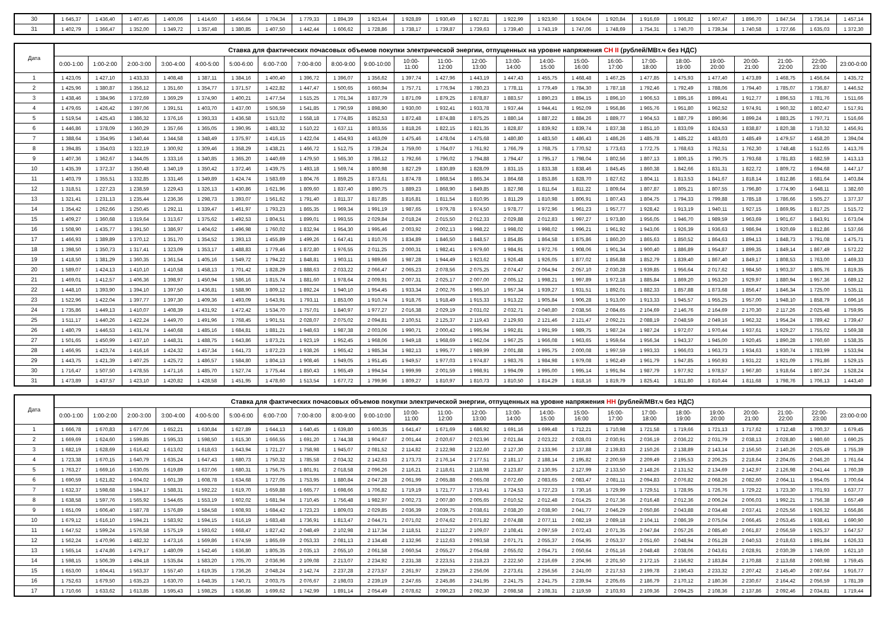| 30 | 1 645,37 | 1 436,40 | 1 407,45 | 1 400,06 | 1 414,60 | 1 456,64 | 1 704,34 | 1 779,33 | 1 894,39 | 1 923,44 | 1 928,89 | 1 930,49 | 1 927,81 | 1 922,99 | 1 923,90 | 1 924,04 | 1 920,84 | 1 916,69 | 1 906,82 | 1 907,47 | 1 896,70 | 1 847,54 | 1 736,14 | 1 457,14 |
| 31 | 1 402,79 | 1 366,47 | 1 352,00 | 1 349,72 | 1 357,48 | 1 380,85 | 1 407,50 | 1 442,44 | 1 606,62 | 1 728,86 | 1 738,17 | 1 739,87 | 1 739,63 | 1 739,40 | 1 743,19 | 1 747,06 | 1 748,69 | 1 754,31 | 1 740,70 | 1 739,34 | 1 740,58 | 1 727,66 | 1 635,03 | 1 372,30 |
| Дата | Ставка для фактических почасовых объемов покупки электрической энергии, отпущенных на уровне напряжения СН II (рублей/МВт.ч без НДС) | | | | | | | | | | | | | | | | | | | | | | | |
| --- | --- | --- | --- | --- | --- | --- | --- | --- | --- | --- | --- | --- | --- | --- | --- | --- | --- | --- | --- | --- | --- | --- | --- | --- |
| | 0:00-1:00 | 1:00-2:00 | 2:00-3:00 | 3:00-4:00 | 4:00-5:00 | 5:00-6:00 | 6:00-7:00 | 7:00-8:00 | 8:00-9:00 | 9:00-10:00 | 10:00- 11:00 | 11:00- 12:00 | 12:00- 13:00 | 13:00- 14:00 | 14:00- 15:00 | 15:00- 16:00 | 16:00- 17:00 | 17:00- 18:00 | 18:00- 19:00 | 19:00- 20:00 | 20:00- 21:00 | 21:00- 22:00 | 22:00- 23:00 | 23:00-0:00 |
| 1 | 1 423,05 | 1 427,10 | 1 433,33 | 1 408,48 | 1 387,11 | 1 384,16 | 1 400,40 | 1 396,72 | 1 396,07 | 1 356,62 | 1 397,74 | 1 427,96 | 1 443,19 | 1 447,43 | 1 455,75 | 1 468,48 | 1 467,25 | 1 477,85 | 1 475,93 | 1 477,40 | 1 473,89 | 1 468,75 | 1 456,64 | 1 435,72 |
| 2 | 1 425,96 | 1 380,87 | 1 356,12 | 1 351,60 | 1 354,77 | 1 371,57 | 1 422,82 | 1 447,47 | 1 500,65 | 1 660,94 | 1 757,71 | 1 776,94 | 1 780,23 | 1 778,11 | 1 779,49 | 1 784,30 | 1 787,18 | 1 792,46 | 1 792,49 | 1 788,06 | 1 794,40 | 1 785,07 | 1 736,87 | 1 446,52 |
| 3 | 1 438,46 | 1 384,96 | 1 372,69 | 1 369,29 | 1 374,90 | 1 400,21 | 1 477,54 | 1 515,25 | 1 701,34 | 1 837,79 | 1 871,09 | 1 879,25 | 1 878,87 | 1 883,57 | 1 890,23 | 1 894,15 | 1 896,10 | 1 906,53 | 1 895,16 | 1 899,41 | 1 912,77 | 1 896,53 | 1 781,76 | 1 511,66 |
| 4 | 1 479,65 | 1 426,42 | 1 397,06 | 1 391,51 | 1 403,70 | 1 437,00 | 1 506,59 | 1 541,85 | 1 790,59 | 1 898,90 | 1 930,00 | 1 932,41 | 1 933,78 | 1 937,44 | 1 944,41 | 1 952,09 | 1 956,86 | 1 965,76 | 1 951,80 | 1 962,52 | 1 974,91 | 1 960,32 | 1 802,47 | 1 517,91 |
| 5 | 1 519,54 | 1 425,43 | 1 386,32 | 1 376,16 | 1 393,33 | 1 436,58 | 1 513,02 | 1 558,18 | 1 774,85 | 1 852,53 | 1 872,48 | 1 874,88 | 1 875,25 | 1 880,14 | 1 887,22 | 1 884,26 | 1 889,77 | 1 904,53 | 1 887,79 | 1 890,96 | 1 899,24 | 1 883,25 | 1 797,71 | 1 516,66 |
| 6 | 1 446,86 | 1 378,09 | 1 360,29 | 1 357,66 | 1 365,05 | 1 390,95 | 1 483,32 | 1 510,22 | 1 637,11 | 1 803,55 | 1 818,26 | 1 822,15 | 1 821,35 | 1 828,87 | 1 839,92 | 1 839,74 | 1 837,38 | 1 851,10 | 1 833,09 | 1 824,53 | 1 838,87 | 1 820,38 | 1 710,32 | 1 456,91 |
| 7 | 1 388,64 | 1 354,95 | 1 340,44 | 1 344,58 | 1 348,49 | 1 375,97 | 1 416,15 | 1 422,04 | 1 454,93 | 1 463,09 | 1 475,46 | 1 478,04 | 1 475,68 | 1 480,80 | 1 483,50 | 1 486,43 | 1 486,26 | 1 485,78 | 1 485,22 | 1 483,03 | 1 485,49 | 1 479,57 | 1 458,20 | 1 394,04 |
| 8 | 1 394,85 | 1 354,03 | 1 322,19 | 1 300,92 | 1 309,46 | 1 358,29 | 1 438,21 | 1 466,72 | 1 512,75 | 1 739,24 | 1 759,00 | 1 764,07 | 1 761,92 | 1 766,79 | 1 768,75 | 1 770,52 | 1 773,63 | 1 772,75 | 1 768,63 | 1 762,51 | 1 762,30 | 1 748,48 | 1 512,65 | 1 413,76 |
| 9 | 1 407,36 | 1 362,67 | 1 344,05 | 1 333,16 | 1 340,85 | 1 365,20 | 1 440,69 | 1 479,50 | 1 565,30 | 1 786,12 | 1 792,66 | 1 796,02 | 1 794,88 | 1 794,47 | 1 795,17 | 1 798,04 | 1 802,56 | 1 807,13 | 1 800,15 | 1 790,75 | 1 793,68 | 1 781,83 | 1 682,59 | 1 413,13 |
| 10 | 1 435,39 | 1 372,37 | 1 350,48 | 1 340,19 | 1 350,42 | 1 372,46 | 1 439,75 | 1 493,18 | 1 569,74 | 1 800,98 | 1 827,29 | 1 830,89 | 1 828,09 | 1 831,15 | 1 833,38 | 1 838,46 | 1 845,45 | 1 860,38 | 1 842,66 | 1 831,31 | 1 822,72 | 1 809,72 | 1 694,68 | 1 447,17 |
| 11 | 1 403,79 | 1 355,51 | 1 332,85 | 1 331,46 | 1 349,89 | 1 424,74 | 1 583,69 | 1 804,76 | 1 859,25 | 1 873,61 | 1 874,78 | 1 868,54 | 1 865,34 | 1 864,68 | 1 853,86 | 1 828,70 | 1 827,62 | 1 804,11 | 1 813,53 | 1 841,67 | 1 818,14 | 1 812,86 | 1 681,64 | 1 403,84 |
| 12 | 1 318,51 | 1 227,23 | 1 238,59 | 1 229,43 | 1 326,13 | 1 430,86 | 1 621,96 | 1 809,60 | 1 837,40 | 1 890,75 | 1 889,23 | 1 868,90 | 1 849,85 | 1 827,98 | 1 811,64 | 1 811,22 | 1 809,64 | 1 807,87 | 1 805,21 | 1 807,55 | 1 796,80 | 1 774,90 | 1 648,11 | 1 382,60 |
| 13 | 1 321,41 | 1 231,13 | 1 235,44 | 1 236,36 | 1 298,73 | 1 393,07 | 1 561,62 | 1 791,40 | 1 811,37 | 1 817,85 | 1 816,81 | 1 811,54 | 1 810,95 | 1 811,29 | 1 810,98 | 1 806,91 | 1 807,43 | 1 804,75 | 1 794,33 | 1 799,88 | 1 785,18 | 1 786,66 | 1 505,27 | 1 377,37 |
| 14 | 1 354,42 | 1 262,66 | 1 250,45 | 1 292,11 | 1 339,47 | 1 461,97 | 1 793,23 | 1 865,35 | 1 969,34 | 1 991,19 | 1 987,65 | 1 979,78 | 1 974,50 | 1 978,77 | 1 972,96 | 1 961,23 | 1 957,77 | 1 928,42 | 1 913,19 | 1 940,11 | 1 927,15 | 1 869,95 | 1 817,25 | 1 515,72 |
| 15 | 1 409,27 | 1 360,68 | 1 319,64 | 1 313,67 | 1 375,62 | 1 492,53 | 1 804,51 | 1 899,01 | 1 993,55 | 2 029,84 | 2 018,24 | 2 015,50 | 2 012,33 | 2 029,88 | 2 012,83 | 1 997,27 | 1 973,80 | 1 956,05 | 1 946,70 | 1 989,59 | 1 963,69 | 1 901,67 | 1 843,91 | 1 673,04 |
| 16 | 1 508,90 | 1 435,77 | 1 391,50 | 1 386,97 | 1 404,62 | 1 496,98 | 1 760,02 | 1 832,94 | 1 954,30 | 1 995,46 | 2 003,92 | 2 002,13 | 1 998,22 | 1 998,02 | 1 998,02 | 1 996,21 | 1 961,92 | 1 943,06 | 1 926,39 | 1 936,63 | 1 986,94 | 1 920,69 | 1 812,86 | 1 537,66 |
| 17 | 1 466,93 | 1 389,89 | 1 370,12 | 1 351,70 | 1 354,52 | 1 393,13 | 1 455,89 | 1 499,26 | 1 647,41 | 1 810,76 | 1 834,89 | 1 846,50 | 1 848,57 | 1 854,85 | 1 864,58 | 1 875,86 | 1 860,20 | 1 865,63 | 1 850,52 | 1 864,63 | 1 894,13 | 1 848,73 | 1 791,08 | 1 475,71 |
| 18 | 1 398,50 | 1 350,73 | 1 317,41 | 1 323,09 | 1 353,17 | 1 488,83 | 1 779,46 | 1 872,80 | 1 976,55 | 2 011,25 | 2 000,31 | 1 982,41 | 1 979,60 | 1 984,91 | 1 972,76 | 1 908,06 | 1 901,34 | 1 900,40 | 1 886,89 | 1 954,87 | 1 899,35 | 1 849,14 | 1 867,49 | 1 572,22 |
| 19 | 1 418,50 | 1 381,29 | 1 360,35 | 1 361,54 | 1 405,16 | 1 549,72 | 1 794,22 | 1 848,81 | 1 903,11 | 1 989,66 | 1 987,28 | 1 944,49 | 1 923,62 | 1 926,48 | 1 926,05 | 1 877,02 | 1 856,88 | 1 852,79 | 1 839,40 | 1 867,40 | 1 849,17 | 1 808,53 | 1 763,00 | 1 469,33 |
| 20 | 1 589,07 | 1 424,13 | 1 410,10 | 1 410,58 | 1 458,13 | 1 701,42 | 1 828,29 | 1 888,63 | 2 033,22 | 2 066,47 | 2 065,23 | 2 078,56 | 2 075,25 | 2 074,47 | 2 064,94 | 2 057,10 | 2 030,28 | 1 939,85 | 1 956,64 | 2 017,62 | 1 984,50 | 1 903,37 | 1 805,76 | 1 819,35 |
| 21 | 1 469,01 | 1 412,57 | 1 406,36 | 1 398,97 | 1 450,94 | 1 586,16 | 1 815,74 | 1 881,60 | 1 978,64 | 2 009,91 | 2 007,31 | 2 025,17 | 2 007,00 | 2 005,12 | 1 998,21 | 1 997,89 | 1 972,18 | 1 885,84 | 1 869,20 | 1 953,20 | 1 929,97 | 1 880,94 | 1 957,36 | 1 689,12 |
| 22 | 1 448,10 | 1 393,90 | 1 394,10 | 1 397,50 | 1 436,81 | 1 588,90 | 1 809,12 | 1 892,24 | 1 940,10 | 1 954,45 | 1 933,34 | 2 002,76 | 1 965,10 | 1 957,34 | 1 939,27 | 1 931,51 | 1 892,01 | 1 882,33 | 1 857,88 | 1 873,68 | 1 856,47 | 1 846,34 | 1 725,00 | 1 535,11 |
| 23 | 1 522,96 | 1 422,04 | 1 397,77 | 1 397,30 | 1 409,36 | 1 493,09 | 1 643,91 | 1 793,11 | 1 853,00 | 1 910,74 | 1 918,76 | 1 918,49 | 1 915,33 | 1 913,22 | 1 905,84 | 1 906,28 | 1 913,00 | 1 913,33 | 1 945,57 | 1 955,25 | 1 957,00 | 1 948,10 | 1 858,79 | 1 696,16 |
| 24 | 1 735,86 | 1 449,13 | 1 410,07 | 1 408,39 | 1 431,92 | 1 472,42 | 1 534,70 | 1 757,01 | 1 840,97 | 1 977,27 | 2 016,38 | 2 029,19 | 2 031,02 | 2 032,71 | 2 040,80 | 2 038,56 | 2 084,65 | 2 104,69 | 2 146,76 | 2 164,69 | 2 170,30 | 2 117,26 | 2 025,48 | 1 759,95 |
| 25 | 1 511,17 | 1 440,26 | 1 422,24 | 1 449,70 | 1 491,96 | 1 768,45 | 1 901,51 | 2 028,07 | 2 075,02 | 2 094,81 | 2 100,51 | 2 125,37 | 2 119,43 | 2 129,93 | 2 121,46 | 2 121,47 | 2 092,21 | 2 088,19 | 2 048,59 | 2 049,16 | 1 962,32 | 1 954,24 | 1 789,42 | 1 739,47 |
| 26 | 1 480,79 | 1 446,53 | 1 431,74 | 1 440,68 | 1 485,16 | 1 684,81 | 1 881,21 | 1 948,63 | 1 987,38 | 2 003,06 | 1 990,71 | 2 000,42 | 1 995,94 | 1 992,81 | 1 991,99 | 1 989,75 | 1 987,24 | 1 987,24 | 1 972,07 | 1 970,44 | 1 937,61 | 1 929,27 | 1 755,02 | 1 569,38 |
| 27 | 1 501,65 | 1 450,99 | 1 437,10 | 1 448,31 | 1 488,75 | 1 643,86 | 1 873,21 | 1 923,19 | 1 952,45 | 1 968,06 | 1 949,18 | 1 968,69 | 1 962,04 | 1 967,25 | 1 966,08 | 1 963,65 | 1 959,64 | 1 956,34 | 1 943,37 | 1 945,00 | 1 920,45 | 1 890,28 | 1 760,60 | 1 538,35 |
| 28 | 1 466,95 | 1 423,74 | 1 416,16 | 1 424,32 | 1 457,34 | 1 641,73 | 1 872,23 | 1 938,26 | 1 965,42 | 1 985,34 | 1 982,13 | 1 995,77 | 1 989,99 | 2 001,88 | 1 995,75 | 2 000,08 | 1 997,59 | 1 993,33 | 1 966,03 | 1 963,73 | 1 934,63 | 1 930,74 | 1 783,99 | 1 533,94 |
| 29 | 1 443,75 | 1 421,39 | 1 407,25 | 1 425,72 | 1 486,57 | 1 584,80 | 1 804,13 | 1 908,46 | 1 949,05 | 1 951,45 | 1 949,57 | 1 977,03 | 1 974,87 | 1 983,76 | 1 984,98 | 1 979,08 | 1 962,49 | 1 961,79 | 1 947,85 | 1 950,93 | 1 931,22 | 1 921,09 | 1 791,86 | 1 529,15 |
| 30 | 1 716,47 | 1 507,50 | 1 478,55 | 1 471,16 | 1 485,70 | 1 527,74 | 1 775,44 | 1 850,43 | 1 965,49 | 1 994,54 | 1 999,99 | 2 001,59 | 1 998,91 | 1 994,09 | 1 995,00 | 1 995,14 | 1 991,94 | 1 987,79 | 1 977,92 | 1 978,57 | 1 967,80 | 1 918,64 | 1 807,24 | 1 528,24 |
| 31 | 1 473,89 | 1 437,57 | 1 423,10 | 1 420,82 | 1 428,58 | 1 451,95 | 1 478,60 | 1 513,54 | 1 677,72 | 1 799,96 | 1 809,27 | 1 810,97 | 1 810,73 | 1 810,50 | 1 814,29 | 1 818,16 | 1 819,79 | 1 825,41 | 1 811,80 | 1 810,44 | 1 811,68 | 1 798,76 | 1 706,13 | 1 443,40 |
| Дата | Ставка для фактических почасовых объемов покупки электрической энергии, отпущенных на уровне напряжения НН (рублей/МВт.ч без НДС) | | | | | | | | | | | | | | | | | | | | | | | |
| --- | --- | --- | --- | --- | --- | --- | --- | --- | --- | --- | --- | --- | --- | --- | --- | --- | --- | --- | --- | --- | --- | --- | --- | --- |
| | 0:00-1:00 | 1:00-2:00 | 2:00-3:00 | 3:00-4:00 | 4:00-5:00 | 5:00-6:00 | 6:00-7:00 | 7:00-8:00 | 8:00-9:00 | 9:00-10:00 | 10:00- 11:00 | 11:00- 12:00 | 12:00- 13:00 | 13:00- 14:00 | 14:00- 15:00 | 15:00- 16:00 | 16:00- 17:00 | 17:00- 18:00 | 18:00- 19:00 | 19:00- 20:00 | 20:00- 21:00 | 21:00- 22:00 | 22:00- 23:00 | 23:00-0:00 |
| 1 | 1 666,78 | 1 670,83 | 1 677,06 | 1 652,21 | 1 630,84 | 1 627,89 | 1 644,13 | 1 640,45 | 1 639,80 | 1 600,35 | 1 641,47 | 1 671,69 | 1 686,92 | 1 691,16 | 1 699,48 | 1 712,21 | 1 710,98 | 1 721,58 | 1 719,66 | 1 721,13 | 1 717,62 | 1 712,48 | 1 700,37 | 1 679,45 |
| 2 | 1 669,69 | 1 624,60 | 1 599,85 | 1 595,33 | 1 598,50 | 1 615,30 | 1 666,55 | 1 691,20 | 1 744,38 | 1 904,67 | 2 001,44 | 2 020,67 | 2 023,96 | 2 021,84 | 2 023,22 | 2 028,03 | 2 030,91 | 2 036,19 | 2 036,22 | 2 031,79 | 2 038,13 | 2 028,80 | 1 980,60 | 1 690,25 |
| 3 | 1 682,19 | 1 628,69 | 1 616,42 | 1 613,02 | 1 618,63 | 1 643,94 | 1 721,27 | 1 758,98 | 1 945,07 | 2 081,52 | 2 114,82 | 2 122,98 | 2 122,60 | 2 127,30 | 2 133,96 | 2 137,88 | 2 139,83 | 2 150,26 | 2 138,89 | 2 143,14 | 2 156,50 | 2 140,26 | 2 025,49 | 1 755,39 |
| 4 | 1 723,38 | 1 670,15 | 1 640,79 | 1 635,24 | 1 647,43 | 1 680,73 | 1 750,32 | 1 785,58 | 2 034,32 | 2 142,63 | 2 173,73 | 2 176,14 | 2 177,51 | 2 181,17 | 2 188,14 | 2 195,82 | 2 200,59 | 2 209,49 | 2 195,53 | 2 206,25 | 2 218,64 | 2 204,05 | 2 046,20 | 1 761,64 |
| 5 | 1 763,27 | 1 669,16 | 1 630,05 | 1 619,89 | 1 637,06 | 1 680,31 | 1 756,75 | 1 801,91 | 2 018,58 | 2 096,26 | 2 116,21 | 2 118,61 | 2 118,98 | 2 123,87 | 2 130,95 | 2 127,99 | 2 133,50 | 2 148,26 | 2 131,52 | 2 134,69 | 2 142,97 | 2 126,98 | 2 041,44 | 1 760,39 |
| 6 | 1 690,59 | 1 621,82 | 1 604,02 | 1 601,39 | 1 608,78 | 1 634,68 | 1 727,05 | 1 753,95 | 1 880,84 | 2 047,28 | 2 061,99 | 2 065,88 | 2 065,08 | 2 072,60 | 2 083,65 | 2 083,47 | 2 081,11 | 2 094,83 | 2 076,82 | 2 068,26 | 2 082,60 | 2 064,11 | 1 954,05 | 1 700,64 |
| 7 | 1 632,37 | 1 598,68 | 1 584,17 | 1 588,31 | 1 592,22 | 1 619,70 | 1 659,88 | 1 665,77 | 1 698,66 | 1 706,82 | 1 719,19 | 1 721,77 | 1 719,41 | 1 724,53 | 1 727,23 | 1 730,16 | 1 729,99 | 1 729,51 | 1 728,95 | 1 726,76 | 1 729,22 | 1 723,30 | 1 701,93 | 1 637,77 |
| 8 | 1 638,58 | 1 597,76 | 1 565,92 | 1 544,65 | 1 553,19 | 1 602,02 | 1 681,94 | 1 710,45 | 1 756,48 | 1 982,97 | 2 002,73 | 2 007,80 | 2 005,65 | 2 010,52 | 2 012,48 | 2 014,25 | 2 017,36 | 2 016,48 | 2 012,36 | 2 006,24 | 2 006,03 | 1 992,21 | 1 756,38 | 1 657,49 |
| 9 | 1 651,09 | 1 606,40 | 1 587,78 | 1 576,89 | 1 584,58 | 1 608,93 | 1 684,42 | 1 723,23 | 1 809,03 | 2 029,85 | 2 036,39 | 2 039,75 | 2 038,61 | 2 038,20 | 2 038,90 | 2 041,77 | 2 046,29 | 2 050,86 | 2 043,88 | 2 034,48 | 2 037,41 | 2 025,56 | 1 926,32 | 1 656,86 |
| 10 | 1 679,12 | 1 616,10 | 1 594,21 | 1 583,92 | 1 594,15 | 1 616,19 | 1 683,48 | 1 736,91 | 1 813,47 | 2 044,71 | 2 071,02 | 2 074,62 | 2 071,82 | 2 074,88 | 2 077,11 | 2 082,19 | 2 089,18 | 2 104,11 | 2 086,39 | 2 075,04 | 2 066,45 | 2 053,45 | 1 938,41 | 1 690,90 |
| 11 | 1 647,52 | 1 599,24 | 1 576,58 | 1 575,19 | 1 593,62 | 1 668,47 | 1 827,42 | 2 048,49 | 2 102,98 | 2 117,34 | 2 118,51 | 2 112,27 | 2 109,07 | 2 108,41 | 2 097,59 | 2 072,43 | 2 071,35 | 2 047,84 | 2 057,26 | 2 085,40 | 2 061,87 | 2 056,59 | 1 925,37 | 1 647,57 |
| 12 | 1 562,24 | 1 470,96 | 1 482,32 | 1 473,16 | 1 569,86 | 1 674,59 | 1 865,69 | 2 053,33 | 2 081,13 | 2 134,48 | 2 132,96 | 2 112,63 | 2 093,58 | 2 071,71 | 2 055,37 | 2 054,95 | 2 053,37 | 2 051,60 | 2 048,94 | 2 051,28 | 2 040,53 | 2 018,63 | 1 891,84 | 1 626,33 |
| 13 | 1 565,14 | 1 474,86 | 1 479,17 | 1 480,09 | 1 542,46 | 1 636,80 | 1 805,35 | 2 035,13 | 2 055,10 | 2 061,58 | 2 060,54 | 2 055,27 | 2 054,68 | 2 055,02 | 2 054,71 | 2 050,64 | 2 051,16 | 2 048,48 | 2 038,06 | 2 043,61 | 2 028,91 | 2 030,39 | 1 749,00 | 1 621,10 |
| 14 | 1 598,15 | 1 506,39 | 1 494,18 | 1 535,84 | 1 583,20 | 1 705,70 | 2 036,96 | 2 109,08 | 2 213,07 | 2 234,92 | 2 231,38 | 2 223,51 | 2 218,23 | 2 222,50 | 2 216,69 | 2 204,96 | 2 201,50 | 2 172,15 | 2 156,92 | 2 183,84 | 2 170,88 | 2 113,68 | 2 060,98 | 1 759,45 |
| 15 | 1 653,00 | 1 604,41 | 1 563,37 | 1 557,40 | 1 619,35 | 1 736,26 | 2 048,24 | 2 142,74 | 2 237,28 | 2 273,57 | 2 261,97 | 2 259,23 | 2 256,06 | 2 273,61 | 2 256,56 | 2 241,00 | 2 217,53 | 2 199,78 | 2 190,43 | 2 233,32 | 2 207,42 | 2 145,40 | 2 087,64 | 1 916,77 |
| 16 | 1 752,63 | 1 679,50 | 1 635,23 | 1 630,70 | 1 648,35 | 1 740,71 | 2 003,75 | 2 076,67 | 2 198,03 | 2 239,19 | 2 247,65 | 2 245,86 | 2 241,95 | 2 241,75 | 2 241,75 | 2 239,94 | 2 205,65 | 2 186,79 | 2 170,12 | 2 180,36 | 2 230,67 | 2 164,42 | 2 056,59 | 1 781,39 |
| 17 | 1 710,66 | 1 633,62 | 1 613,85 | 1 595,43 | 1 598,25 | 1 636,86 | 1 699,62 | 1 742,99 | 1 891,14 | 2 054,49 | 2 078,62 | 2 090,23 | 2 092,30 | 2 098,58 | 2 108,31 | 2 119,59 | 2 103,93 | 2 109,36 | 2 094,25 | 2 108,36 | 2 137,86 | 2 092,46 | 2 034,81 | 1 719,44 |